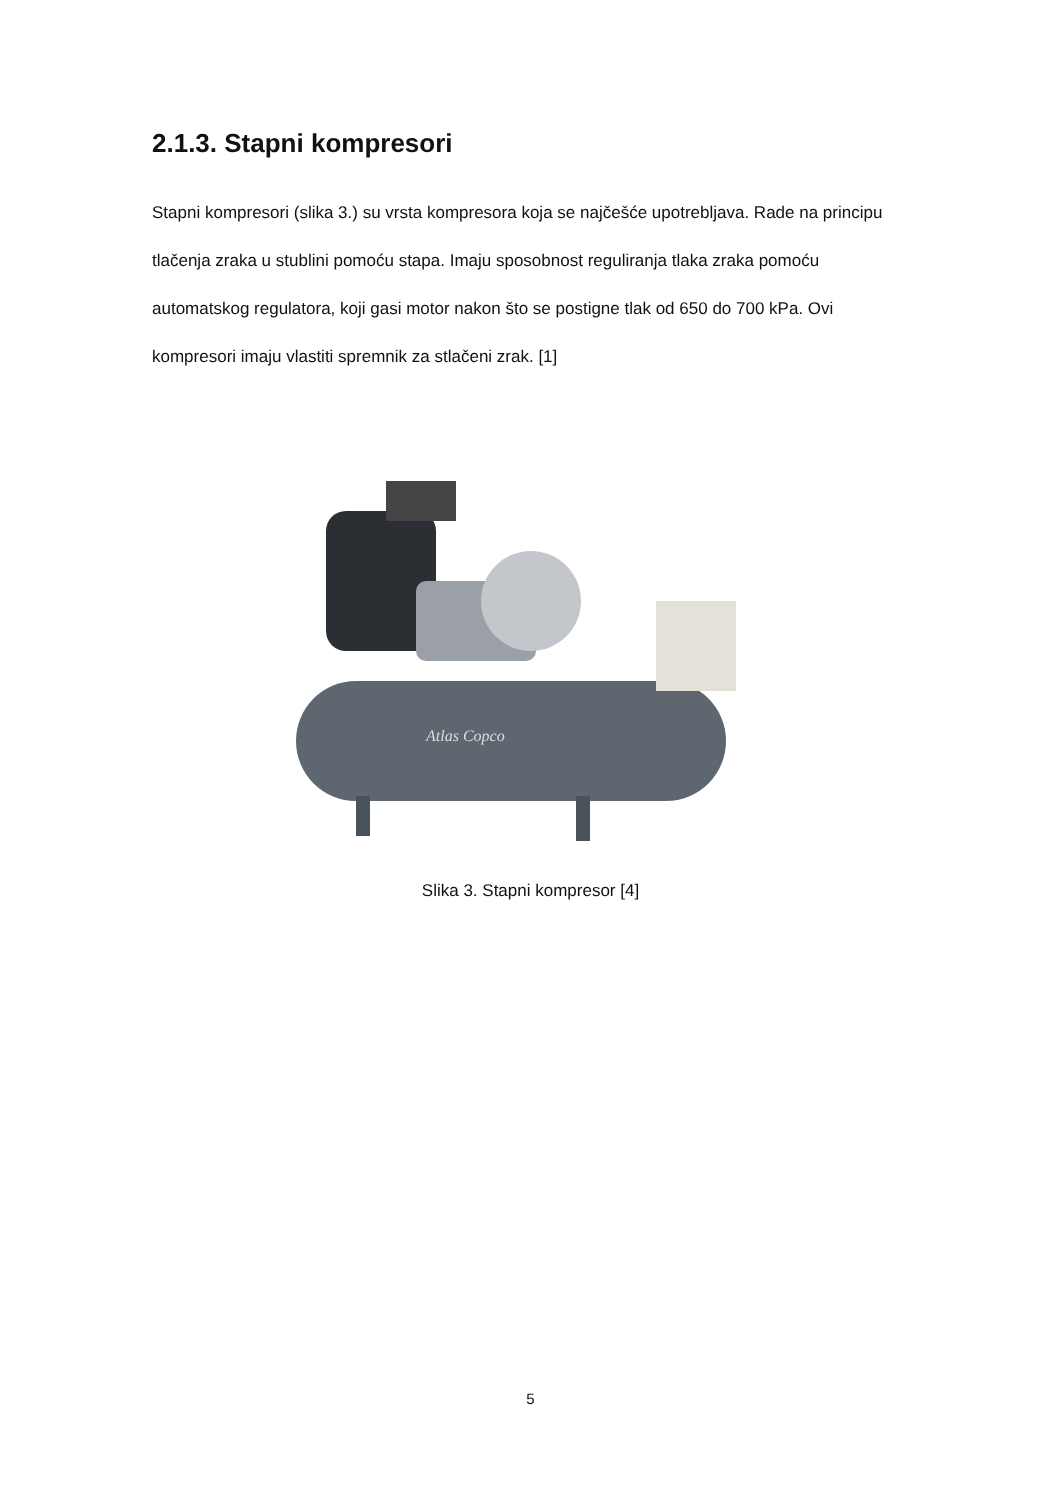2.1.3. Stapni kompresori
Stapni kompresori (slika 3.) su vrsta kompresora koja se najčešće upotrebljava. Rade na principu tlačenja zraka u stublini pomoću stapa. Imaju sposobnost reguliranja tlaka zraka pomoću automatskog regulatora, koji gasi motor nakon što se postigne tlak od 650 do 700 kPa. Ovi kompresori imaju vlastiti spremnik za stlačeni zrak. [1]
Atlas Copco
Slika 3. Stapni kompresor [4]
5